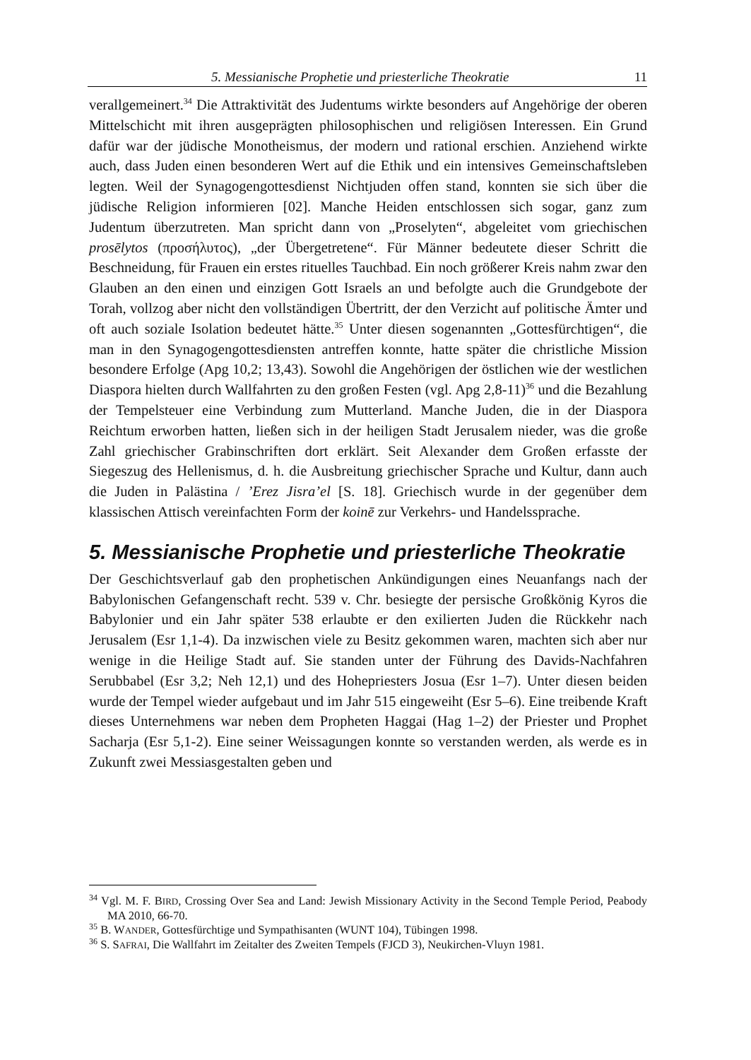5. Messianische Prophetie und priesterliche Theokratie 11
verallgemeinert.<sup>34</sup> Die Attraktivität des Judentums wirkte besonders auf Angehörige der oberen Mittelschicht mit ihren ausgeprägten philosophischen und religiösen Interessen. Ein Grund dafür war der jüdische Monotheismus, der modern und rational erschien. Anziehend wirkte auch, dass Juden einen besonderen Wert auf die Ethik und ein intensives Gemeinschaftsleben legten. Weil der Synagogengottesdienst Nichtjuden offen stand, konnten sie sich über die jüdische Religion informieren [02]. Manche Heiden entschlossen sich sogar, ganz zum Judentum überzutreten. Man spricht dann von „Proselyten“, abgeleitet vom griechischen prosēlytos (προσήλυτος), „der Übergetretene“. Für Männer bedeutete dieser Schritt die Beschneidung, für Frauen ein erstes rituelles Tauchbad. Ein noch größerer Kreis nahm zwar den Glauben an den einen und einzigen Gott Israels an und befolgte auch die Grundgebote der Torah, vollzog aber nicht den vollständigen Übertritt, der den Verzicht auf politische Ämter und oft auch soziale Isolation bedeutet hätte.<sup>35</sup> Unter diesen sogenannten „Gottesfürchtigen“, die man in den Synagogengottesdiensten antreffen konnte, hatte später die christliche Mission besondere Erfolge (Apg 10,2; 13,43). Sowohl die Angehörigen der östlichen wie der westlichen Diaspora hielten durch Wallfahrten zu den großen Festen (vgl. Apg 2,8-11)<sup>36</sup> und die Bezahlung der Tempelsteuer eine Verbindung zum Mutterland. Manche Juden, die in der Diaspora Reichtum erworben hatten, ließen sich in der heiligen Stadt Jerusalem nieder, was die große Zahl griechischer Grabinschriften dort erklärt. Seit Alexander dem Großen erfasste der Siegeszug des Hellenismus, d. h. die Ausbreitung griechischer Sprache und Kultur, dann auch die Juden in Palästina / ’Erez Jisra’el [S. 18]. Griechisch wurde in der gegenüber dem klassischen Attisch vereinfachten Form der koinē zur Verkehrs- und Handelssprache.
5. Messianische Prophetie und priesterliche Theokratie
Der Geschichtsverlauf gab den prophetischen Ankündigungen eines Neuanfangs nach der Babylonischen Gefangenschaft recht. 539 v. Chr. besiegte der persische Großkönig Kyros die Babylonier und ein Jahr später 538 erlaubte er den exilierten Juden die Rückkehr nach Jerusalem (Esr 1,1-4). Da inzwischen viele zu Besitz gekommen waren, machten sich aber nur wenige in die Heilige Stadt auf. Sie standen unter der Führung des Davids-Nachfahren Serubbabel (Esr 3,2; Neh 12,1) und des Hohepriesters Josua (Esr 1–7). Unter diesen beiden wurde der Tempel wieder aufgebaut und im Jahr 515 eingeweiht (Esr 5–6). Eine treibende Kraft dieses Unternehmens war neben dem Propheten Haggai (Hag 1–2) der Priester und Prophet Sacharja (Esr 5,1-2). Eine seiner Weissagungen konnte so verstanden werden, als werde es in Zukunft zwei Messiasgestalten geben und
<sup>34</sup> Vgl. M. F. BIRD, Crossing Over Sea and Land: Jewish Missionary Activity in the Second Temple Period, Peabody MA 2010, 66-70.
<sup>35</sup> B. WANDER, Gottesfürchtige und Sympathisanten (WUNT 104), Tübingen 1998.
<sup>36</sup> S. SAFRAI, Die Wallfahrt im Zeitalter des Zweiten Tempels (FJCD 3), Neukirchen-Vluyn 1981.